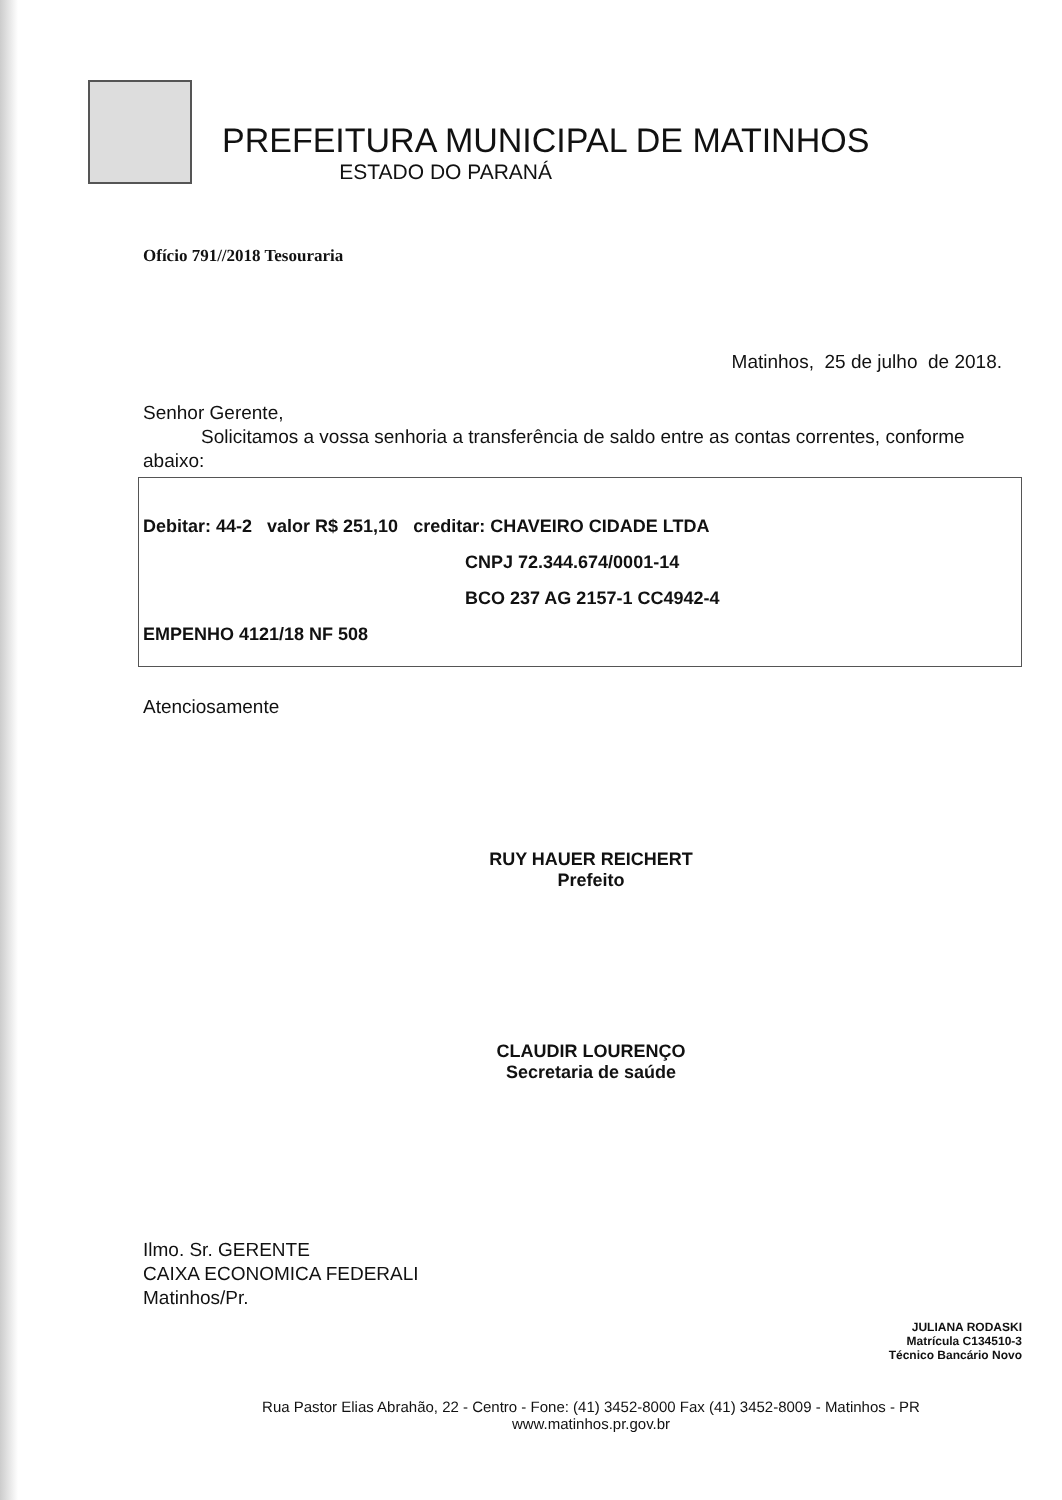PREFEITURA MUNICIPAL DE MATINHOS
ESTADO DO PARANÁ
Ofício 791//2018 Tesouraria
Matinhos, 25 de julho de 2018.
Senhor Gerente,
Solicitamos a vossa senhoria a transferência de saldo entre as contas correntes, conforme abaixo:
Debitar: 44-2 valor R$ 251,10 creditar: CHAVEIRO CIDADE LTDA
CNPJ 72.344.674/0001-14
BCO 237 AG 2157-1 CC4942-4
EMPENHO 4121/18 NF 508
Atenciosamente
RUY HAUER REICHERT
Prefeito
CLAUDIR LOURENÇO
Secretaria de saúde
Ilmo. Sr. GERENTE
CAIXA ECONOMICA FEDERALI
Matinhos/Pr.
JULIANA RODASKI
Matrícula C134510-3
Técnico Bancário Novo
Rua Pastor Elias Abrahão, 22 - Centro - Fone: (41) 3452-8000 Fax (41) 3452-8009 - Matinhos - PR
www.matinhos.pr.gov.br